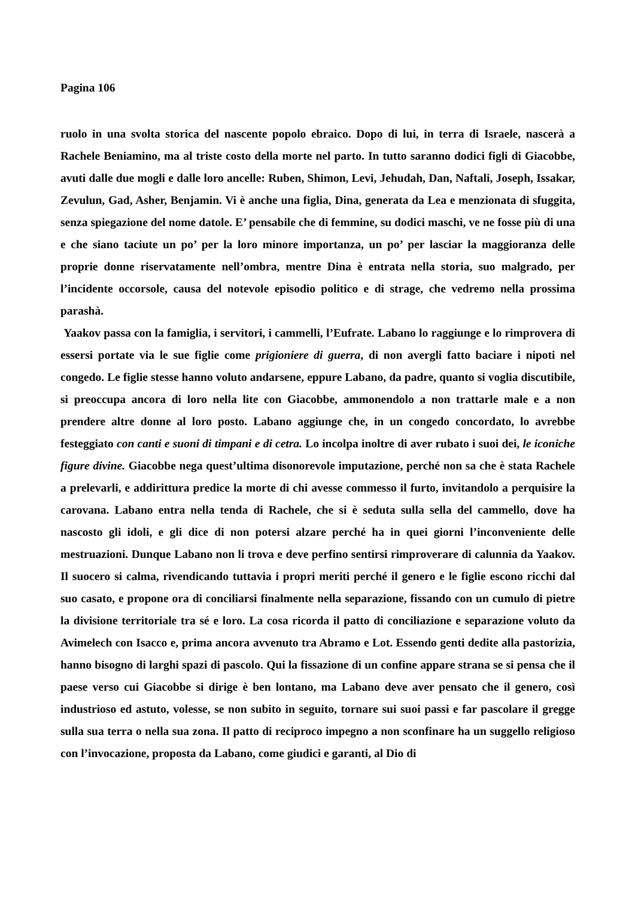Pagina 106
ruolo in una svolta storica del nascente popolo ebraico. Dopo di lui, in terra di Israele, nascerà a Rachele Beniamino, ma al triste costo della morte nel parto. In tutto saranno dodici figli di Giacobbe, avuti dalle due mogli e dalle loro ancelle: Ruben, Shimon, Levi, Jehudah, Dan, Naftali, Joseph, Issakar, Zevulun, Gad, Asher, Benjamin. Vi è anche una figlia, Dina, generata da Lea e menzionata di sfuggita, senza spiegazione del nome datole. E’ pensabile che di femmine, su dodici maschi, ve ne fosse più di una e che siano taciute un po’ per la loro minore importanza, un po’ per lasciar la maggioranza delle proprie donne riservatamente nell’ombra, mentre Dina è entrata nella storia, suo malgrado, per l’incidente occorsole, causa del notevole episodio politico e di strage, che vedremo nella prossima parashà.
Yaakov passa con la famiglia, i servitori, i cammelli, l’Eufrate. Labano lo raggiunge e lo rimprovera di essersi portate via le sue figlie come prigioniere di guerra, di non avergli fatto baciare i nipoti nel congedo. Le figlie stesse hanno voluto andarsene, eppure Labano, da padre, quanto si voglia discutibile, si preoccupa ancora di loro nella lite con Giacobbe, ammonendolo a non trattarle male e a non prendere altre donne al loro posto. Labano aggiunge che, in un congedo concordato, lo avrebbe festeggiato con canti e suoni di timpani e di cetra. Lo incolpa inoltre di aver rubato i suoi dei, le iconiche figure divine. Giacobbe nega quest’ultima disonorevole imputazione, perché non sa che è stata Rachele a prelevarli, e addirittura predice la morte di chi avesse commesso il furto, invitandolo a perquisire la carovana. Labano entra nella tenda di Rachele, che si è seduta sulla sella del cammello, dove ha nascosto gli idoli, e gli dice di non potersi alzare perché ha in quei giorni l’inconveniente delle mestruazioni. Dunque Labano non li trova e deve perfino sentirsi rimproverare di calunnia da Yaakov. Il suocero si calma, rivendicando tuttavia i propri meriti perché il genero e le figlie escono ricchi dal suo casato, e propone ora di conciliarsi finalmente nella separazione, fissando con un cumulo di pietre la divisione territoriale tra sé e loro. La cosa ricorda il patto di conciliazione e separazione voluto da Avimelech con Isacco e, prima ancora avvenuto tra Abramo e Lot. Essendo genti dedite alla pastorizia, hanno bisogno di larghi spazi di pascolo. Qui la fissazione di un confine appare strana se si pensa che il paese verso cui Giacobbe si dirige è ben lontano, ma Labano deve aver pensato che il genero, così industrioso ed astuto, volesse, se non subito in seguito, tornare sui suoi passi e far pascolare il gregge sulla sua terra o nella sua zona. Il patto di reciproco impegno a non sconfinare ha un suggello religioso con l’invocazione, proposta da Labano, come giudici e garanti, al Dio di